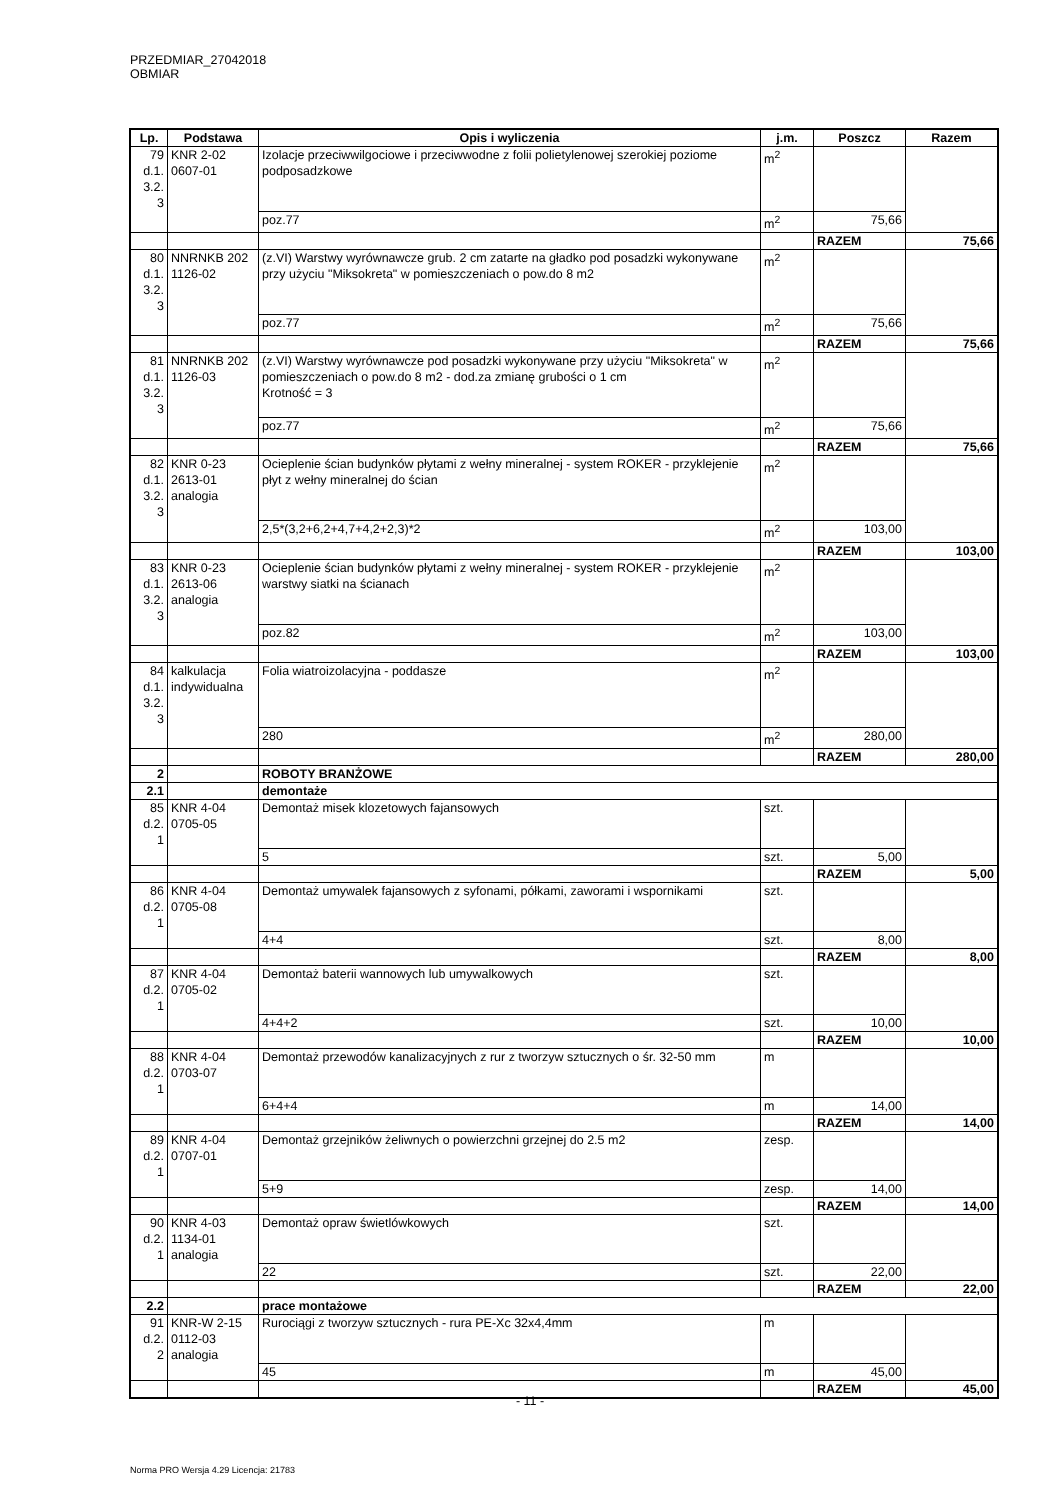PRZEDMIAR_27042018 OBMIAR
| Lp. | Podstawa | Opis i wyliczenia | j.m. | Poszcz | Razem |
| --- | --- | --- | --- | --- | --- |
| 79 d.1. 3.2. 3 | KNR 2-02 0607-01 | Izolacje przeciwwilgociowe i przeciwwodne z folii polietylenowej szerokiej poziome podposadzkowe | m<sup>2</sup> | | |
| | | poz.77 | m<sup>2</sup> | 75,66 | |
| | | | | RAZEM | 75,66 |
| 80 d.1. 3.2. 3 | NNRNKB 202 1126-02 | (z.VI) Warstwy wyrównawcze grub. 2 cm zatarte na gładko pod posadzki wykonywane przy użyciu "Miksokreta" w pomieszczeniach o pow.do 8 m2 | m<sup>2</sup> | | |
| | | poz.77 | m<sup>2</sup> | 75,66 | |
| | | | | RAZEM | 75,66 |
| 81 d.1. 3.2. 3 | NNRNKB 202 1126-03 | (z.VI) Warstwy wyrównawcze pod posadzki wykonywane przy użyciu "Miksokreta" w pomieszczeniach o pow.do 8 m2 - dod.za zmianę grubości o 1 cm Krotność = 3 | m<sup>2</sup> | | |
| | | poz.77 | m<sup>2</sup> | 75,66 | |
| | | | | RAZEM | 75,66 |
| 82 d.1. 3.2. 3 | KNR 0-23 2613-01 analogia | Ocieplenie ścian budynków płytami z wełny mineralnej - system ROKER - przyklejenie płyt z wełny mineralnej do ścian | m<sup>2</sup> | | |
| | | 2,5*(3,2+6,2+4,7+4,2+2,3)*2 | m<sup>2</sup> | 103,00 | |
| | | | | RAZEM | 103,00 |
| 83 d.1. 3.2. 3 | KNR 0-23 2613-06 analogia | Ocieplenie ścian budynków płytami z wełny mineralnej - system ROKER - przyklejenie warstwy siatki na ścianach | m<sup>2</sup> | | |
| | | poz.82 | m<sup>2</sup> | 103,00 | |
| | | | | RAZEM | 103,00 |
| 84 d.1. 3.2. 3 | kalkulacja indywidualna | Folia wiatroizolacyjna - poddasze | m<sup>2</sup> | | |
| | | 280 | m<sup>2</sup> | 280,00 | |
| | | | | RAZEM | 280,00 |
| 2 | | ROBOTY BRANŻOWE | | | |
| 2.1 | | demontaże | | | |
| 85 d.2. 1 | KNR 4-04 0705-05 | Demontaż misek klozetowych fajansowych | szt. | | |
| | | 5 | szt. | 5,00 | |
| | | | | RAZEM | 5,00 |
| 86 d.2. 1 | KNR 4-04 0705-08 | Demontaż umywalek fajansowych z syfonami, półkami, zaworami i wspornikami | szt. | | |
| | | 4+4 | szt. | 8,00 | |
| | | | | RAZEM | 8,00 |
| 87 d.2. 1 | KNR 4-04 0705-02 | Demontaż baterii wannowych lub umywalkowych | szt. | | |
| | | 4+4+2 | szt. | 10,00 | |
| | | | | RAZEM | 10,00 |
| 88 d.2. 1 | KNR 4-04 0703-07 | Demontaż przewodów kanalizacyjnych z rur z tworzyw sztucznych o śr. 32-50 mm | m | | |
| | | 6+4+4 | m | 14,00 | |
| | | | | RAZEM | 14,00 |
| 89 d.2. 1 | KNR 4-04 0707-01 | Demontaż grzejników żeliwnych o powierzchni grzejnej do 2.5 m2 | zesp. | | |
| | | 5+9 | zesp. | 14,00 | |
| | | | | RAZEM | 14,00 |
| 90 d.2. 1 | KNR 4-03 1134-01 analogia | Demontaż opraw świetlówkowych | szt. | | |
| | | 22 | szt. | 22,00 | |
| | | | | RAZEM | 22,00 |
| 2.2 | | prace montażowe | | | |
| 91 d.2. 2 | KNR-W 2-15 0112-03 analogia | Rurociągi z tworzyw sztucznych - rura PE-Xc 32x4,4mm | m | | |
| | | 45 | m | 45,00 | |
| | | | | RAZEM | 45,00 |
- 11 -
Norma PRO Wersja 4.29 Licencja: 21783